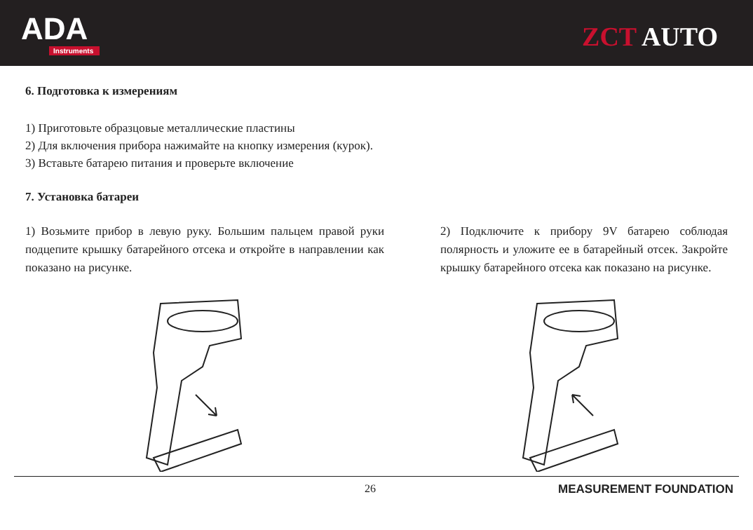ADA
Instruments
ZCT AUTO
6. Подготовка к измерениям
1) Приготовьте образцовые металлические пластины
2) Для включения прибора нажимайте на кнопку измерения (курок).
3) Вставьте батарею питания и проверьте включение
7. Установка батареи
1) Возьмите прибор в левую руку. Большим пальцем правой руки подцепите крышку батарейного отсека и откройте в направлении как показано на рисунке.
2) Подключите к прибору 9V батарею соблюдая полярность и уложите ее в батарейный отсек. Закройте крышку батарейного отсека как показано на рисунке.
26 MEASUREMENT FOUNDATION